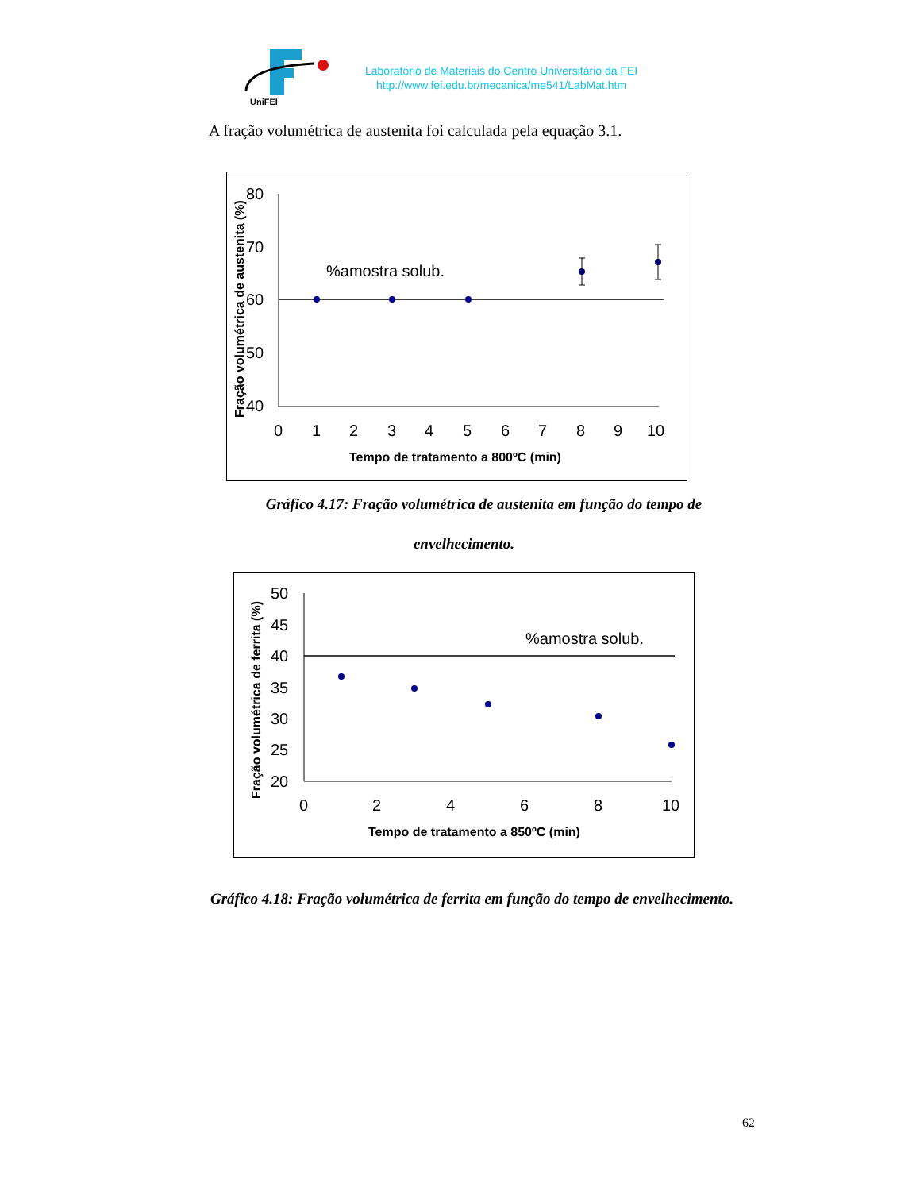UniFEI
Laboratório de Materiais do Centro Universitário da FEI
http://www.fei.edu.br/mecanica/me541/LabMat.htm
A fração volumétrica de austenita foi calculada pela equação 3.1.
Fração volumétrica de austenita (%)
80
70
60
50
40
0
1
2
3
4
5
6
7
8
9
10
%amostra solub.
Tempo de tratamento a 800ºC (min)
Gráfico 4.17: Fração volumétrica de austenita em função do tempo de
envelhecimento.
Fração volumétrica de ferrita (%)
50
45
40
35
30
25
20
0
2
4
6
8
10
%amostra solub.
Tempo de tratamento a 850ºC (min)
Gráfico 4.18: Fração volumétrica de ferrita em função do tempo de envelhecimento.
62